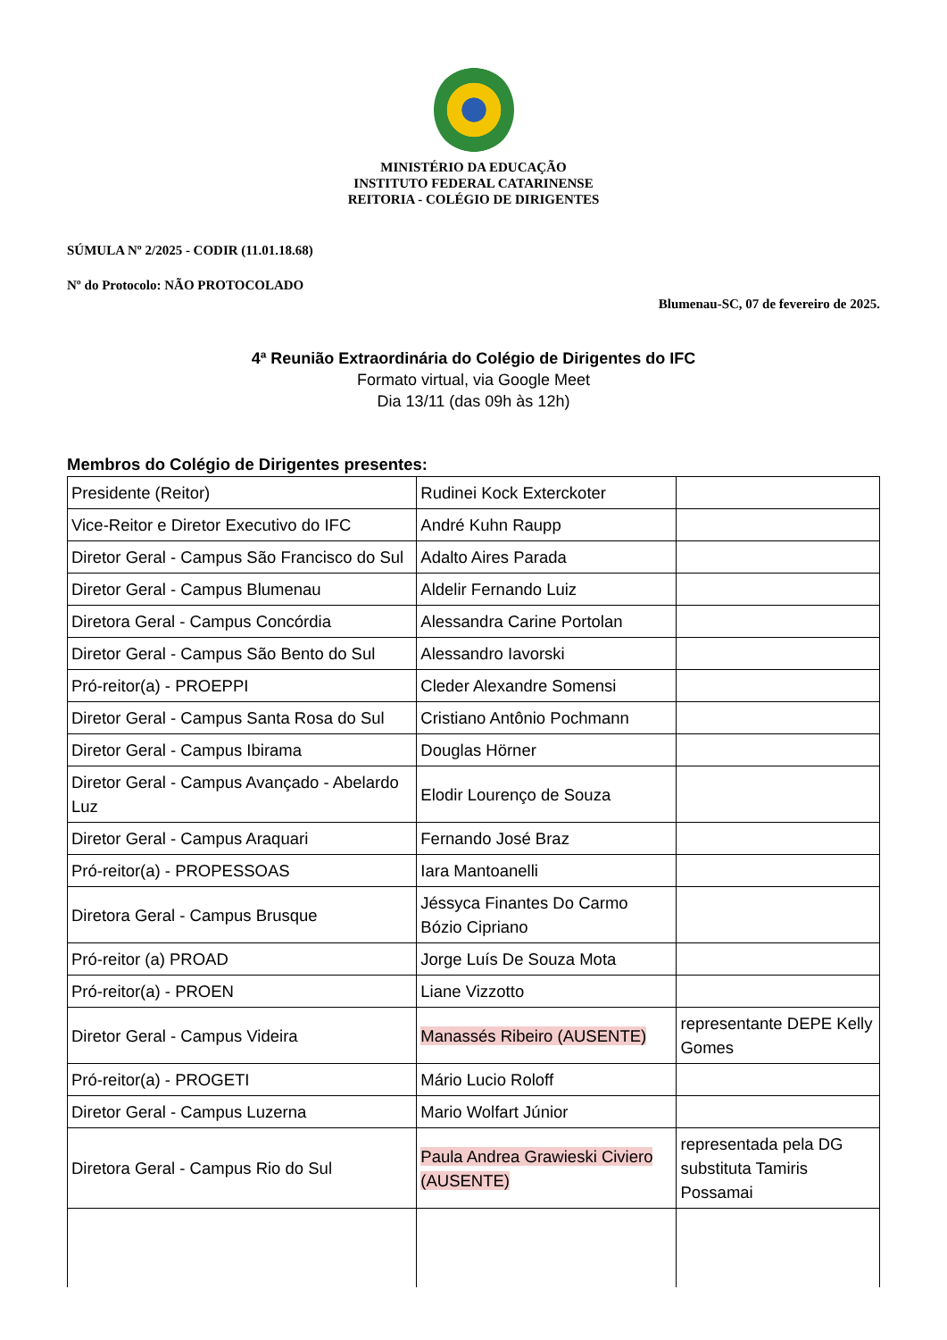MINISTÉRIO DA EDUCAÇÃO
INSTITUTO FEDERAL CATARINENSE
REITORIA - COLÉGIO DE DIRIGENTES
SÚMULA Nº 2/2025 - CODIR (11.01.18.68)
Nº do Protocolo: NÃO PROTOCOLADO
Blumenau-SC, 07 de fevereiro de 2025.
4ª Reunião Extraordinária do Colégio de Dirigentes do IFC
Formato virtual, via Google Meet
Dia 13/11 (das 09h às 12h)
Membros do Colégio de Dirigentes presentes:
| Presidente (Reitor) | Rudinei Kock Exterckoter | |
| Vice-Reitor e Diretor Executivo do IFC | André Kuhn Raupp | |
| Diretor Geral - Campus São Francisco do Sul | Adalto Aires Parada | |
| Diretor Geral - Campus Blumenau | Aldelir Fernando Luiz | |
| Diretora Geral - Campus Concórdia | Alessandra Carine Portolan | |
| Diretor Geral - Campus São Bento do Sul | Alessandro Iavorski | |
| Pró-reitor(a) - PROEPPI | Cleder Alexandre Somensi | |
| Diretor Geral - Campus Santa Rosa do Sul | Cristiano Antônio Pochmann | |
| Diretor Geral - Campus Ibirama | Douglas Hörner | |
| Diretor Geral - Campus Avançado - Abelardo Luz | Elodir Lourenço de Souza | |
| Diretor Geral - Campus Araquari | Fernando José Braz | |
| Pró-reitor(a) - PROPESSOAS | Iara Mantoanelli | |
| Diretora Geral - Campus Brusque | Jéssyca Finantes Do Carmo Bózio Cipriano | |
| Pró-reitor (a) PROAD | Jorge Luís De Souza Mota | |
| Pró-reitor(a) - PROEN | Liane Vizzotto | |
| Diretor Geral - Campus Videira | Manassés Ribeiro (AUSENTE) | representante DEPE Kelly Gomes |
| Pró-reitor(a) - PROGETI | Mário Lucio Roloff | |
| Diretor Geral - Campus Luzerna | Mario Wolfart Júnior | |
| Diretora Geral - Campus Rio do Sul | Paula Andrea Grawieski Civiero (AUSENTE) | representada pela DG substituta Tamiris Possamai |